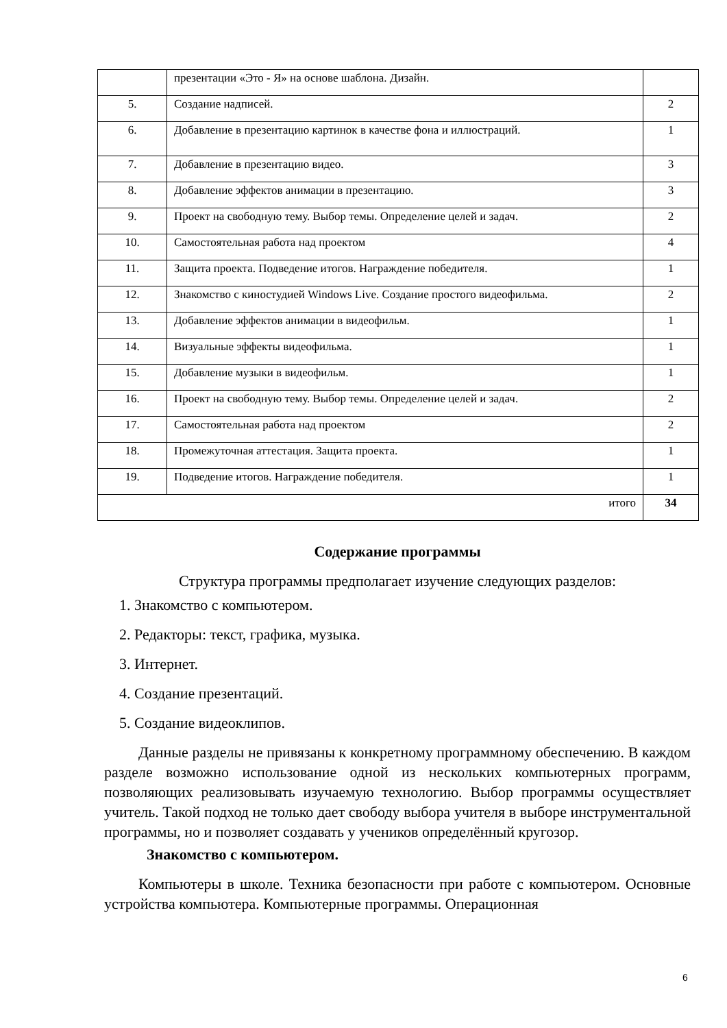| | презентации «Это - Я» на основе шаблона. Дизайн. | |
| 5. | Создание надписей. | 2 |
| 6. | Добавление в презентацию картинок в качестве фона и иллюстраций. | 1 |
| 7. | Добавление в презентацию видео. | 3 |
| 8. | Добавление эффектов анимации в презентацию. | 3 |
| 9. | Проект на свободную тему. Выбор темы. Определение целей и задач. | 2 |
| 10. | Самостоятельная работа над проектом | 4 |
| 11. | Защита проекта. Подведение итогов. Награждение победителя. | 1 |
| 12. | Знакомство с киностудией Windows Live. Создание простого видеофильма. | 2 |
| 13. | Добавление эффектов анимации в видеофильм. | 1 |
| 14. | Визуальные эффекты видеофильма. | 1 |
| 15. | Добавление музыки в видеофильм. | 1 |
| 16. | Проект на свободную тему. Выбор темы. Определение целей и задач. | 2 |
| 17. | Самостоятельная работа над проектом | 2 |
| 18. | Промежуточная аттестация. Защита проекта. | 1 |
| 19. | Подведение итогов. Награждение победителя. | 1 |
| итого | | 34 |
Содержание программы
Структура программы предполагает изучение следующих разделов:
1. Знакомство с компьютером.
2. Редакторы: текст, графика, музыка.
3. Интернет.
4. Создание презентаций.
5. Создание видеоклипов.
Данные разделы не привязаны к конкретному программному обеспечению. В каждом разделе возможно использование одной из нескольких компьютерных программ, позволяющих реализовывать изучаемую технологию. Выбор программы осуществляет учитель. Такой подход не только дает свободу выбора учителя в выборе инструментальной программы, но и позволяет создавать у учеников определённый кругозор.
Знакомство с компьютером.
Компьютеры в школе. Техника безопасности при работе с компьютером. Основные устройства компьютера. Компьютерные программы. Операционная
6